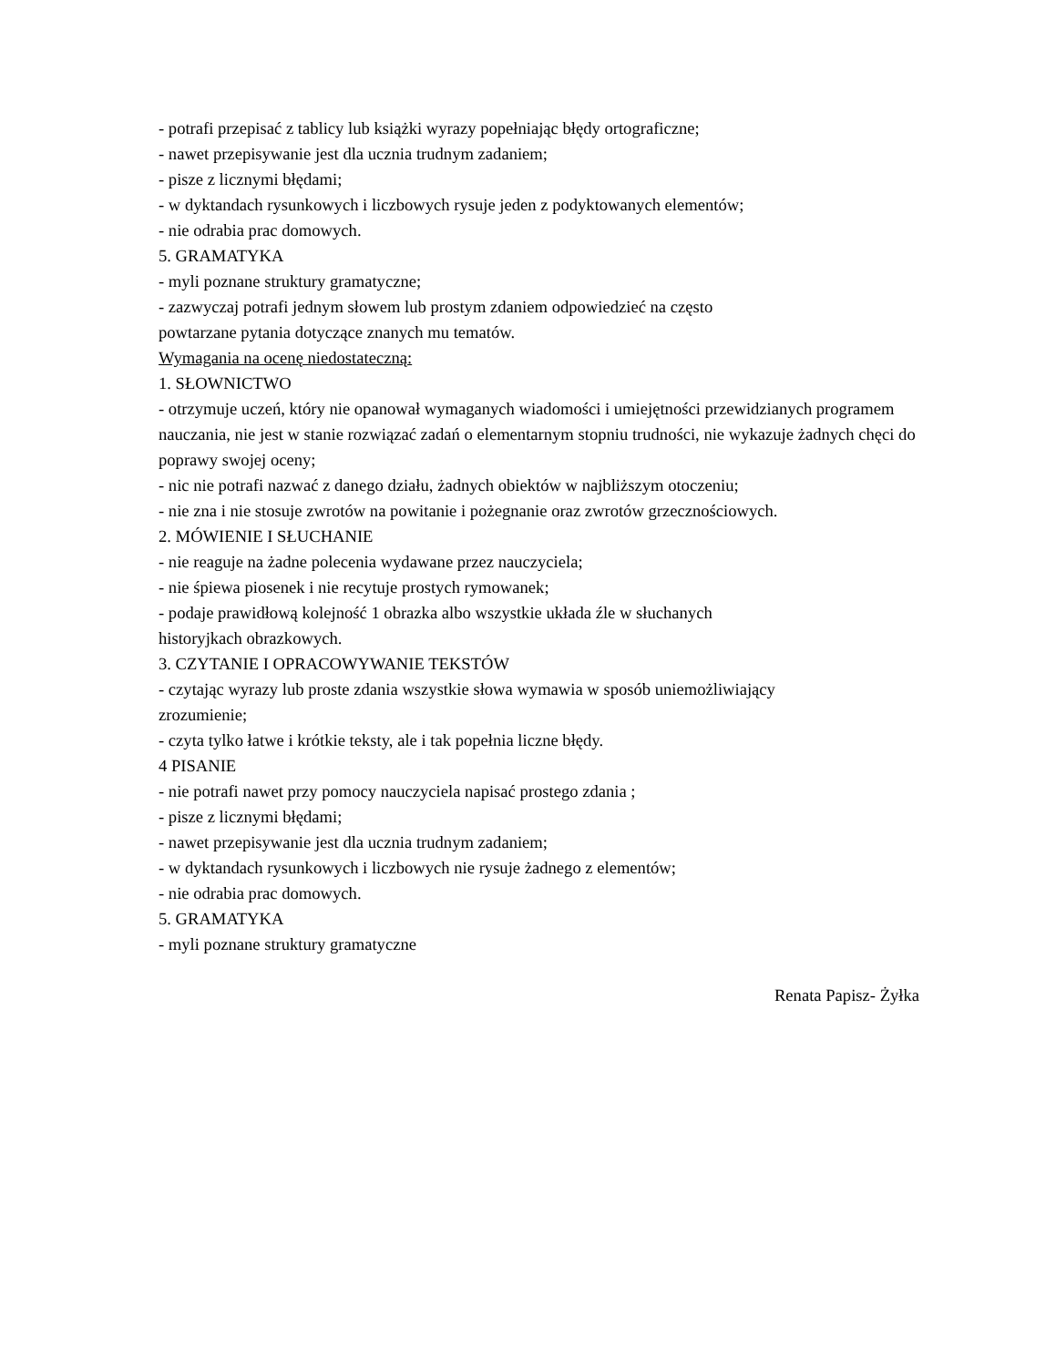- potrafi przepisać z tablicy lub książki wyrazy popełniając błędy ortograficzne;
- nawet przepisywanie jest dla ucznia trudnym zadaniem;
- pisze z licznymi błędami;
- w dyktandach rysunkowych i liczbowych rysuje jeden z podyktowanych elementów;
- nie odrabia prac domowych.
5. GRAMATYKA
- myli poznane struktury gramatyczne;
- zazwyczaj potrafi jednym słowem lub prostym zdaniem odpowiedzieć na często
powtarzane pytania dotyczące znanych mu tematów.
Wymagania na ocenę niedostateczną:
1. SŁOWNICTWO
- otrzymuje uczeń, który nie opanował wymaganych wiadomości i umiejętności przewidzianych programem nauczania, nie jest w stanie rozwiązać zadań o elementarnym stopniu trudności, nie wykazuje żadnych chęci do poprawy swojej oceny;
- nic nie potrafi nazwać z danego działu, żadnych obiektów w najbliższym otoczeniu;
- nie zna i nie stosuje zwrotów na powitanie i pożegnanie oraz zwrotów grzecznościowych.
2. MÓWIENIE I SŁUCHANIE
- nie reaguje na żadne polecenia wydawane przez nauczyciela;
- nie śpiewa piosenek i nie recytuje prostych rymowanek;
- podaje prawidłową kolejność 1 obrazka albo wszystkie układa źle w słuchanych
historyjkach obrazkowych.
3. CZYTANIE I OPRACOWYWANIE TEKSTÓW
- czytając wyrazy lub proste zdania wszystkie słowa wymawia w sposób uniemożliwiający
zrozumienie;
- czyta tylko łatwe i krótkie teksty, ale i tak popełnia liczne błędy.
4 PISANIE
- nie potrafi nawet przy pomocy nauczyciela napisać prostego zdania ;
- pisze z licznymi błędami;
- nawet przepisywanie jest dla ucznia trudnym zadaniem;
- w dyktandach rysunkowych i liczbowych nie rysuje żadnego z elementów;
- nie odrabia prac domowych.
5. GRAMATYKA
- myli poznane struktury gramatyczne
Renata Papisz- Żyłka